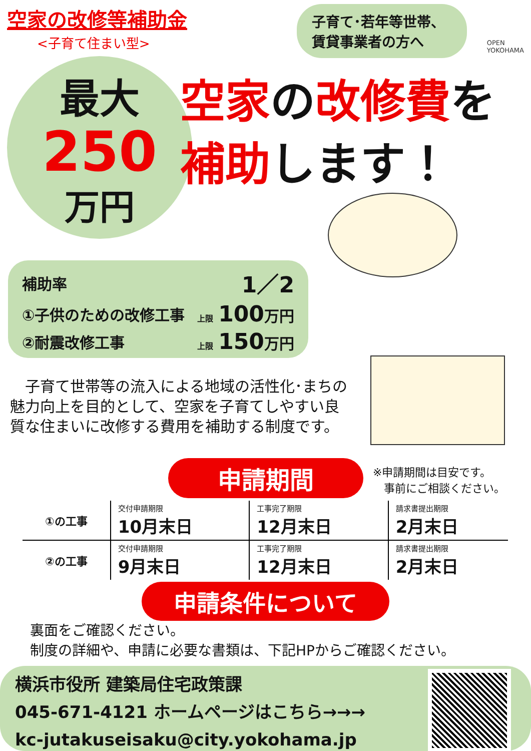空家の改修等補助金
<子育て住まい型>
子育て･若年等世帯、
賃貸事業者の方へ
OPEN
YOKOHAMA
最大
250
万円
空家の改修費を
補助します！
| 補助率 | 1／2 |
| ①子供のための改修工事 | 上限 100 万円 |
| ②耐震改修工事 | 上限 150 万円 |
　子育て世帯等の流入による地域の活性化･まちの魅力向上を目的として、空家を子育てしやすい良質な住まいに改修する費用を補助する制度です。
申請期間
※申請期間は目安です。
　事前にご相談ください。
| ①の工事 | 交付申請期限 10月末日 | 工事完了期限 12月末日 | 請求書提出期限 2月末日 |
| ②の工事 | 交付申請期限 9月末日 | 工事完了期限 12月末日 | 請求書提出期限 2月末日 |
申請条件について
裏面をご確認ください。
制度の詳細や、申請に必要な書類は、下記HPからご確認ください。
横浜市役所 建築局住宅政策課
045-671-4121 ホームページはこちら→→→
kc-jutakuseisaku@city.yokohama.jp